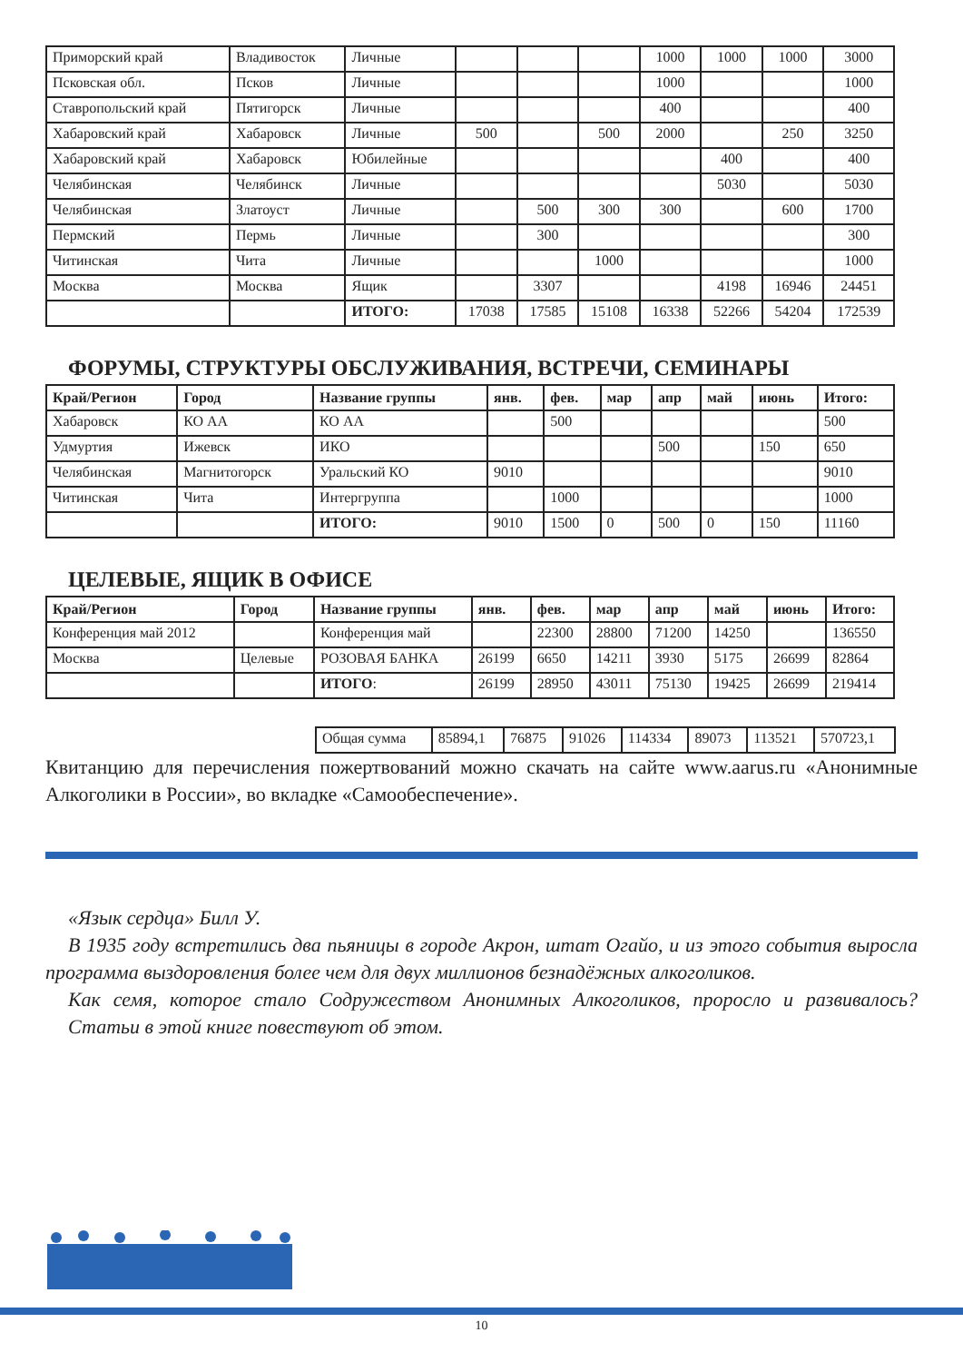| Приморский край | Владивосток | Личные | | | | 1000 | 1000 | 1000 | 3000 |
| Псковская обл. | Псков | Личные | | | | 1000 | | | 1000 |
| Ставропольский край | Пятигорск | Личные | | | | 400 | | | 400 |
| Хабаровский край | Хабаровск | Личные | 500 | | 500 | 2000 | | 250 | 3250 |
| Хабаровский край | Хабаровск | Юбилейные | | | | | 400 | | 400 |
| Челябинская | Челябинск | Личные | | | | | 5030 | | 5030 |
| Челябинская | Златоуст | Личные | | 500 | 300 | 300 | | 600 | 1700 |
| Пермский | Пермь | Личные | | 300 | | | | | 300 |
| Читинская | Чита | Личные | | | 1000 | | | | 1000 |
| Москва | Москва | Ящик | | 3307 | | | 4198 | 16946 | 24451 |
| | | ИТОГО: | 17038 | 17585 | 15108 | 16338 | 52266 | 54204 | 172539 |
ФОРУМЫ, СТРУКТУРЫ ОБСЛУЖИВАНИЯ, ВСТРЕЧИ, СЕМИНАРЫ
| Край/Регион | Город | Название группы | янв. | фев. | мар | апр | май | июнь | Итого: |
| --- | --- | --- | --- | --- | --- | --- | --- | --- | --- |
| Хабаровск | КО АА | КО АА | | 500 | | | | | 500 |
| Удмуртия | Ижевск | ИКО | | | | 500 | | 150 | 650 |
| Челябинская | Магнитогорск | Уральский КО | 9010 | | | | | | 9010 |
| Читинская | Чита | Интергруппа | | 1000 | | | | | 1000 |
| | | ИТОГО: | 9010 | 1500 | 0 | 500 | 0 | 150 | 11160 |
ЦЕЛЕВЫЕ, ЯЩИК В ОФИСЕ
| Край/Регион | Город | Название группы | янв. | фев. | мар | апр | май | июнь | Итого: |
| --- | --- | --- | --- | --- | --- | --- | --- | --- | --- |
| Конференция май 2012 | | Конференция май | | 22300 | 28800 | 71200 | 14250 | | 136550 |
| Москва | Целевые | РОЗОВАЯ БАНКА | 26199 | 6650 | 14211 | 3930 | 5175 | 26699 | 82864 |
| | | ИТОГО : | 26199 | 28950 | 43011 | 75130 | 19425 | 26699 | 219414 |
| Общая сумма | 85894,1 | 76875 | 91026 | 114334 | 89073 | 113521 | 570723,1 |
Квитанцию для перечисления пожертвований можно скачать на сайте www.aarus.ru «Анонимные Алкоголики в России», во вкладке «Самообеспечение».
«Язык сердца» Билл У.
В 1935 году встретились два пьяницы в городе Акрон, штат Огайо, и из этого события выросла программа выздоровления более чем для двух миллионов безнадёжных алкоголиков.
Как семя, которое стало Содружеством Анонимных Алкоголиков, проросло и развивалось? Статьи в этой книге повествуют об этом.
10